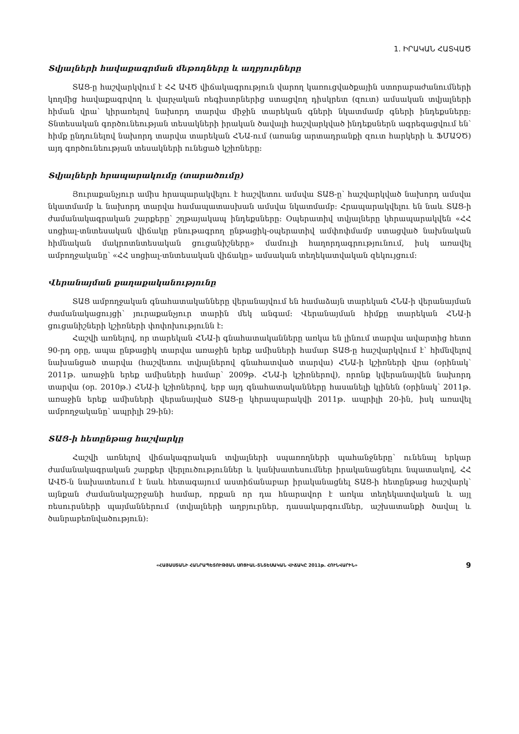1. ԻՐԱԿԱՆ ՀԱՏՎԱԾ
Տվյալների հավաքագրման մեթոդները և աղբյուրները
ՏԱՑ-ը հաշվարկվում է ՀՀ ԱՎԾ վիճակագրություն վարող կառուցվածքային ստորաբաժանումների կողմից հավաքագրվող և վարչական ռեգիստրներից ստացվող դիսկրետ (զուտ) ամսական տվյալների հիման վրա՝ կիրառելով նախորդ տարվա միջին տարեկան գների նկատմամբ գների ինդեքսները: Տնտեսական գործունեության տեսակների իրական ծավալի հաշվարկված ինդեքսներն ագրեգացվում են՝ հիմք ընդունելով նախորդ տարվա տարեկան ՀՆԱ-ում (առանց արտադրանքի զուտ հարկերի և ՖՄԱՉԾ) այդ գործունեության տեսակների ունեցած կշիռները:
Տվյալների հրապարակումը (տարածումը)
Յուրաքանչյուր ամիս հրապարակվելու է հաշվետու ամսվա ՏԱՑ-ը՝ հաշվարկված նախորդ ամսվա նկատմամբ և նախորդ տարվա համապատասխան ամսվա նկատմամբ: Հրապարակվելու են նաև ՏԱՑ-ի ժամանակագրական շարքերը՝ շղթայակապ ինդեքսները: Օպերատիվ տվյալները կհրապարակվեն «ՀՀ սոցիալ-տնտեսական վիճակը բնութագրող ընթացիկ-օպերատիվ ամփոփմամբ ստացված նախնական հիմնական մակրոտնտեսական ցուցանիշները» մամուլի հաղորդագրությունում, իսկ առավել ամբողջականը՝ «ՀՀ սոցիալ-տնտեսական վիճակը» ամսական տեղեկատվական զեկույցում:
Վերանայման քաղաքականությունը
ՏԱՑ ամբողջական գնահատականները վերանայվում են համաձայն տարեկան ՀՆԱ-ի վերանայման ժամանակացույցի՝ յուրաքանչյուր տարին մեկ անգամ: Վերանայման հիմքը տարեկան ՀՆԱ-ի ցուցանիշների կշիռների փոփոխությունն է:
Հաշվի առնելով, որ տարեկան ՀՆԱ-ի գնահատականները առկա են լինում տարվա ավարտից հետո 90-րդ օրը, ապա ընթացիկ տարվա առաջին երեք ամիսների համար ՏԱՑ-ը հաշվարկվում է՝ հիմնվելով նախանցած տարվա (հաշվետու տվյալներով գնահատված տարվա) ՀՆԱ-ի կշիռների վրա (օրինակ՝ 2011թ. առաջին երեք ամիսների համար՝ 2009թ. ՀՆԱ-ի կշիռներով), որոնք կվերանայվեն նախորդ տարվա (օր. 2010թ.) ՀՆԱ-ի կշիռներով, երբ այդ գնահատականները հասանելի կլինեն (օրինակ՝ 2011թ. առաջին երեք ամիսների վերանայված ՏԱՑ-ը կհրապարակվի 2011թ. ապրիլի 20-ին, իսկ առավել ամբողջականը՝ ապրիլի 29-ին):
ՏԱՑ-ի հետընթաց հաշվարկը
Հաշվի առնելով վիճակագրական տվյալների սպառողների պահանջները՝ ունենալ երկար ժամանակագրական շարքեր վերլուծություններ և կանխատեսումներ իրականացնելու նպատակով, ՀՀ ԱՎԾ-ն նախատեսում է նաև հետագայում աստիճանաբար իրականացնել ՏԱՑ-ի հետընթաց հաշվարկ՝ այնքան ժամանակաշրջանի համար, որքան որ դա հնարավոր է առկա տեղեկատվական և այլ ռեսուրսների պայմաններում (տվյալների աղբյուրներ, դասակարգումներ, աշխատանքի ծավալ և ծանրաբեռնվածություն):
«ՀԱՅԱՍՏԱՆԻ ՀԱՆՐԱՊԵՏՈՒԹՅԱՆ ՍՈՑԻԱԼ-ՏՆՏԵՍԱԿԱՆ ՎԻՃԱԿԸ 2011թ. ՀՈՒՆՎԱՐԻՆ» 9